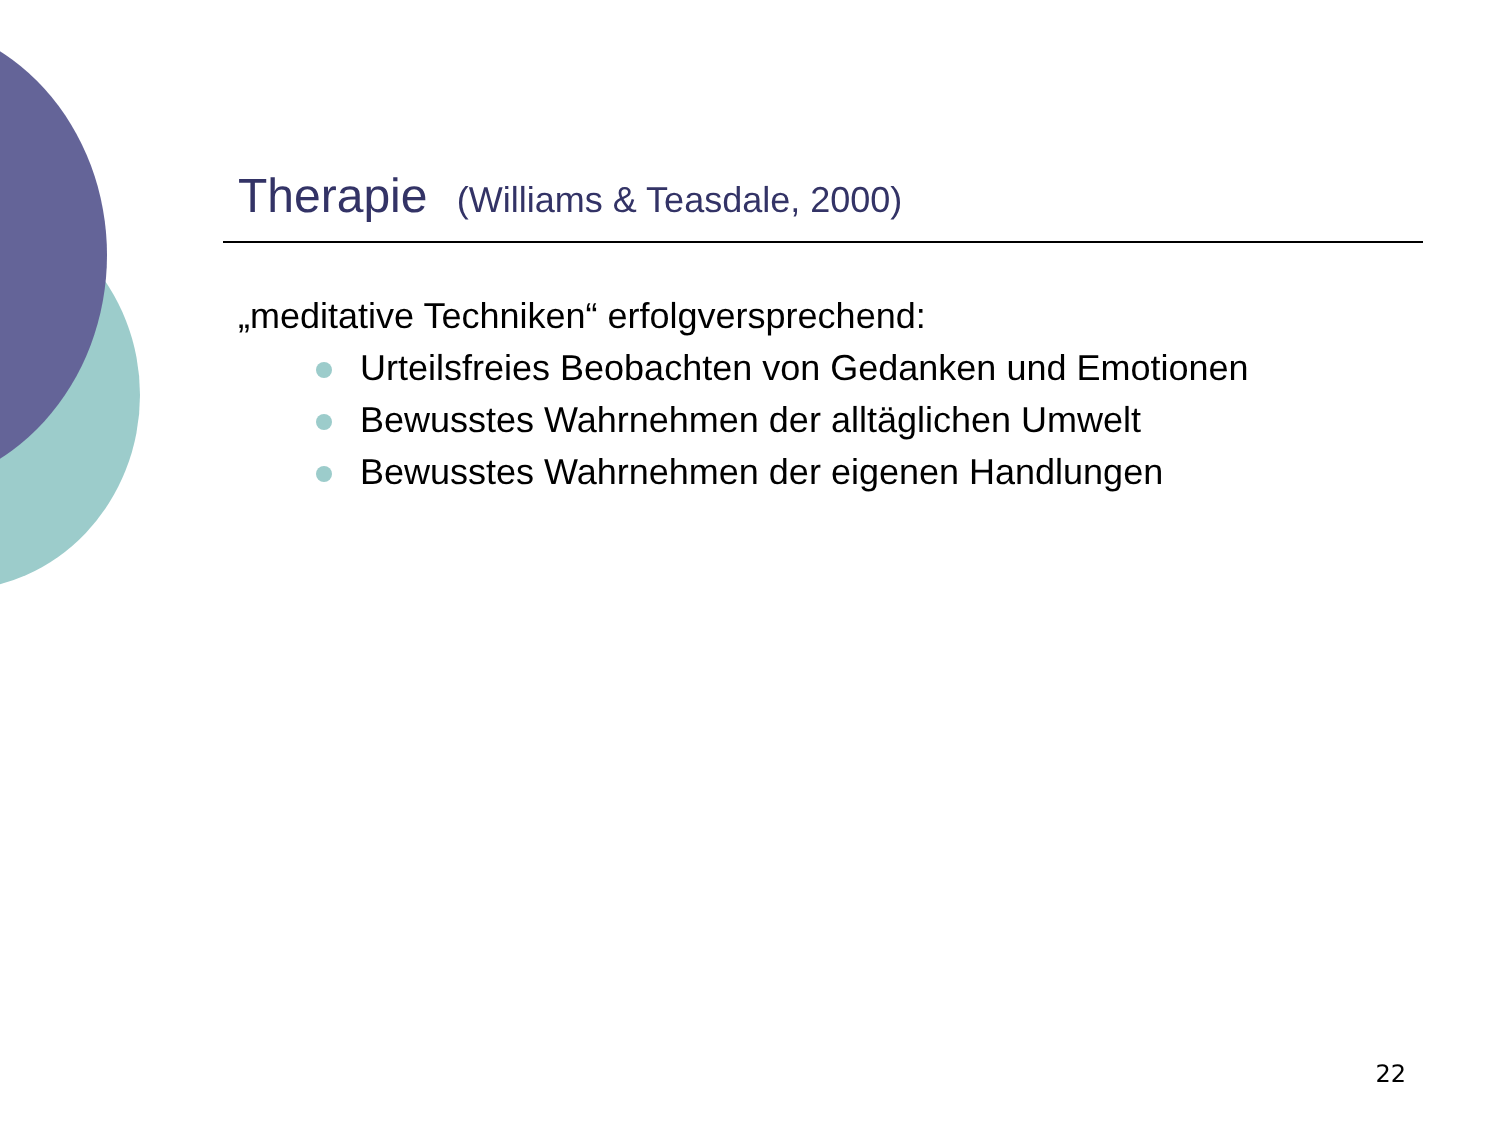Therapie (Williams & Teasdale, 2000)
„meditative Techniken“ erfolgversprechend:
Urteilsfreies Beobachten von Gedanken und Emotionen
Bewusstes Wahrnehmen der alltäglichen Umwelt
Bewusstes Wahrnehmen der eigenen Handlungen
22